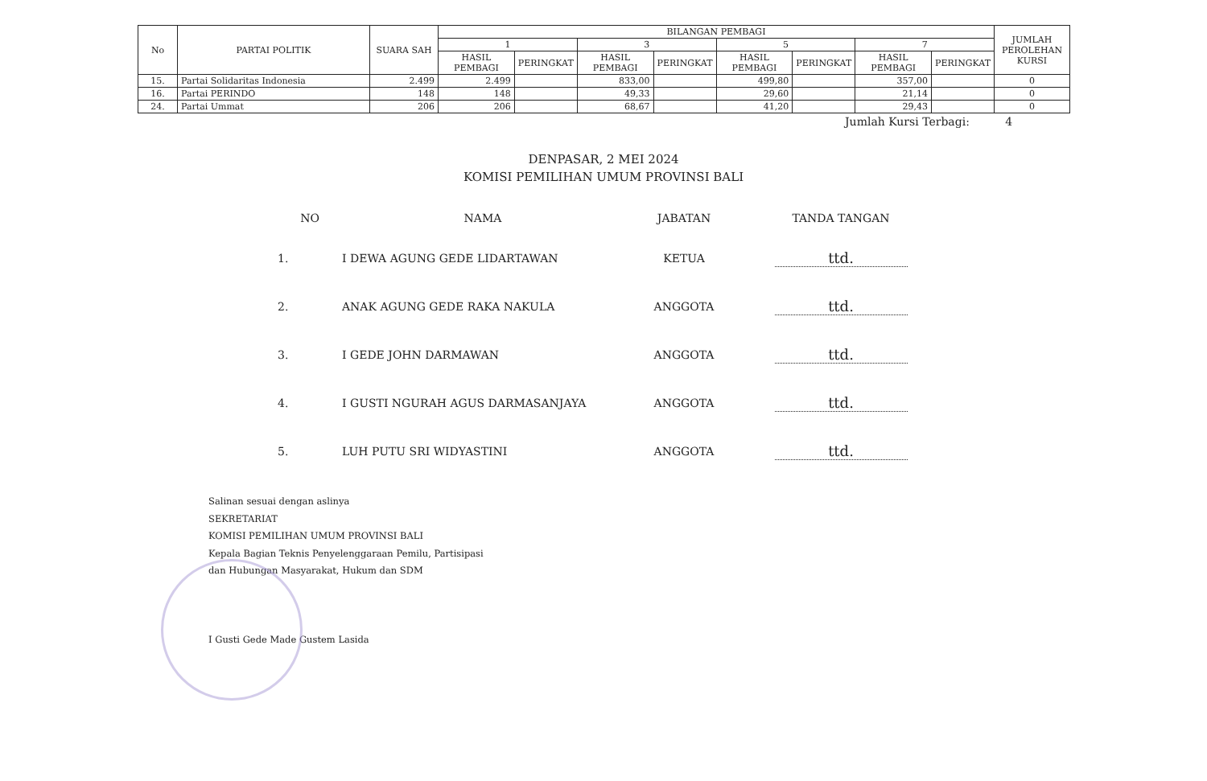| No | PARTAI POLITIK | SUARA SAH | BILANGAN PEMBAGI | | | | | | | | JUMLAH PEROLEHAN KURSI |
| --- | --- | --- | --- | --- | --- | --- | --- | --- | --- | --- | --- |
| | | | 1 | | 3 | | 5 | | 7 | | |
| | | | HASIL PEMBAGI | PERINGKAT | HASIL PEMBAGI | PERINGKAT | HASIL PEMBAGI | PERINGKAT | HASIL PEMBAGI | PERINGKAT | |
| 15. | Partai Solidaritas Indonesia | 2.499 | 2.499 | | 833,00 | | 499,80 | | 357,00 | | 0 |
| 16. | Partai PERINDO | 148 | 148 | | 49,33 | | 29,60 | | 21,14 | | 0 |
| 24. | Partai Ummat | 206 | 206 | | 68,67 | | 41,20 | | 29,43 | | 0 |
Jumlah Kursi Terbagi: 4
DENPASAR, 2 MEI 2024
KOMISI PEMILIHAN UMUM PROVINSI BALI
| NO | NAMA | JABATAN | TANDA TANGAN |
| --- | --- | --- | --- |
| 1. | I DEWA AGUNG GEDE LIDARTAWAN | KETUA | ttd. |
| 2. | ANAK AGUNG GEDE RAKA NAKULA | ANGGOTA | ttd. |
| 3. | I GEDE JOHN DARMAWAN | ANGGOTA | ttd. |
| 4. | I GUSTI NGURAH AGUS DARMASANJAYA | ANGGOTA | ttd. |
| 5. | LUH PUTU SRI WIDYASTINI | ANGGOTA | ttd. |
Salinan sesuai dengan aslinya
SEKRETARIAT
KOMISI PEMILIHAN UMUM PROVINSI BALI
Kepala Bagian Teknis Penyelenggaraan Pemilu, Partisipasi
dan Hubungan Masyarakat, Hukum dan SDM
I Gusti Gede Made Gustem Lasida